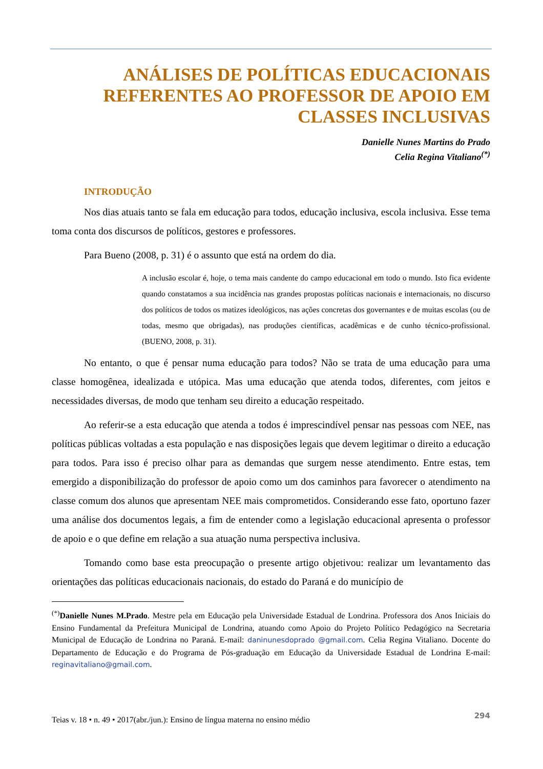ANÁLISES DE POLÍTICAS EDUCACIONAIS REFERENTES AO PROFESSOR DE APOIO EM CLASSES INCLUSIVAS
Danielle Nunes Martins do Prado
Celia Regina Vitaliano<sup>(*)</sup>
INTRODUÇÃO
Nos dias atuais tanto se fala em educação para todos, educação inclusiva, escola inclusiva. Esse tema toma conta dos discursos de políticos, gestores e professores.
Para Bueno (2008, p. 31) é o assunto que está na ordem do dia.
A inclusão escolar é, hoje, o tema mais candente do campo educacional em todo o mundo. Isto fica evidente quando constatamos a sua incidência nas grandes propostas políticas nacionais e internacionais, no discurso dos políticos de todos os matizes ideológicos, nas ações concretas dos governantes e de muitas escolas (ou de todas, mesmo que obrigadas), nas produções científicas, acadêmicas e de cunho técnico-profissional. (BUENO, 2008, p. 31).
No entanto, o que é pensar numa educação para todos? Não se trata de uma educação para uma classe homogênea, idealizada e utópica. Mas uma educação que atenda todos, diferentes, com jeitos e necessidades diversas, de modo que tenham seu direito a educação respeitado.
Ao referir-se a esta educação que atenda a todos é imprescindível pensar nas pessoas com NEE, nas políticas públicas voltadas a esta população e nas disposições legais que devem legitimar o direito a educação para todos. Para isso é preciso olhar para as demandas que surgem nesse atendimento. Entre estas, tem emergido a disponibilização do professor de apoio como um dos caminhos para favorecer o atendimento na classe comum dos alunos que apresentam NEE mais comprometidos. Considerando esse fato, oportuno fazer uma análise dos documentos legais, a fim de entender como a legislação educacional apresenta o professor de apoio e o que define em relação a sua atuação numa perspectiva inclusiva.
Tomando como base esta preocupação o presente artigo objetivou: realizar um levantamento das orientações das políticas educacionais nacionais, do estado do Paraná e do município de
<sup>(*)</sup> Danielle Nunes M.Prado. Mestre pela em Educação pela Universidade Estadual de Londrina. Professora dos Anos Iniciais do Ensino Fundamental da Prefeitura Municipal de Londrina, atuando como Apoio do Projeto Político Pedagógico na Secretaria Municipal de Educação de Londrina no Paraná. E-mail: daninunesdoprado @gmail.com. Celia Regina Vitaliano. Docente do Departamento de Educação e do Programa de Pós-graduação em Educação da Universidade Estadual de Londrina E-mail: reginavitaliano@gmail.com.
Teias v. 18 • n. 49 • 2017(abr./jun.): Ensino de língua materna no ensino médio 294